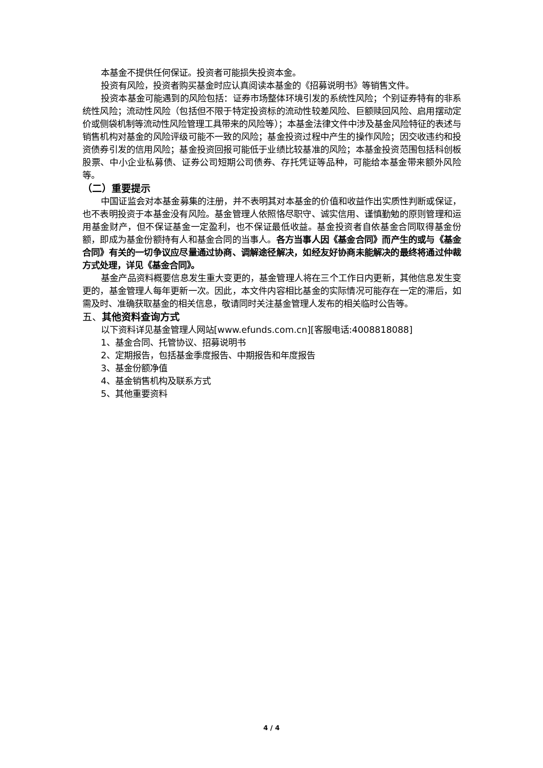本基金不提供任何保证。投资者可能损失投资本金。
投资有风险，投资者购买基金时应认真阅读本基金的《招募说明书》等销售文件。
投资本基金可能遇到的风险包括：证券市场整体环境引发的系统性风险；个别证券特有的非系统性风险；流动性风险（包括但不限于特定投资标的流动性较差风险、巨额赎回风险、启用摆动定价或侧袋机制等流动性风险管理工具带来的风险等）；本基金法律文件中涉及基金风险特征的表述与销售机构对基金的风险评级可能不一致的风险；基金投资过程中产生的操作风险；因交收违约和投资债券引发的信用风险；基金投资回报可能低于业绩比较基准的风险；本基金投资范围包括科创板股票、中小企业私募债、证券公司短期公司债券、存托凭证等品种，可能给本基金带来额外风险等。
（二）重要提示
中国证监会对本基金募集的注册，并不表明其对本基金的价值和收益作出实质性判断或保证，也不表明投资于本基金没有风险。基金管理人依照恪尽职守、诚实信用、谨慎勤勉的原则管理和运用基金财产，但不保证基金一定盈利，也不保证最低收益。基金投资者自依基金合同取得基金份额，即成为基金份额持有人和基金合同的当事人。各方当事人因《基金合同》而产生的或与《基金合同》有关的一切争议应尽量通过协商、调解途径解决，如经友好协商未能解决的最终将通过仲裁方式处理，详见《基金合同》。
基金产品资料概要信息发生重大变更的，基金管理人将在三个工作日内更新，其他信息发生变更的，基金管理人每年更新一次。因此，本文件内容相比基金的实际情况可能存在一定的滞后，如需及时、准确获取基金的相关信息，敬请同时关注基金管理人发布的相关临时公告等。
五、其他资料查询方式
以下资料详见基金管理人网站[www.efunds.com.cn][客服电话:4008818088]
1、基金合同、托管协议、招募说明书
2、定期报告，包括基金季度报告、中期报告和年度报告
3、基金份额净值
4、基金销售机构及联系方式
5、其他重要资料
4 / 4